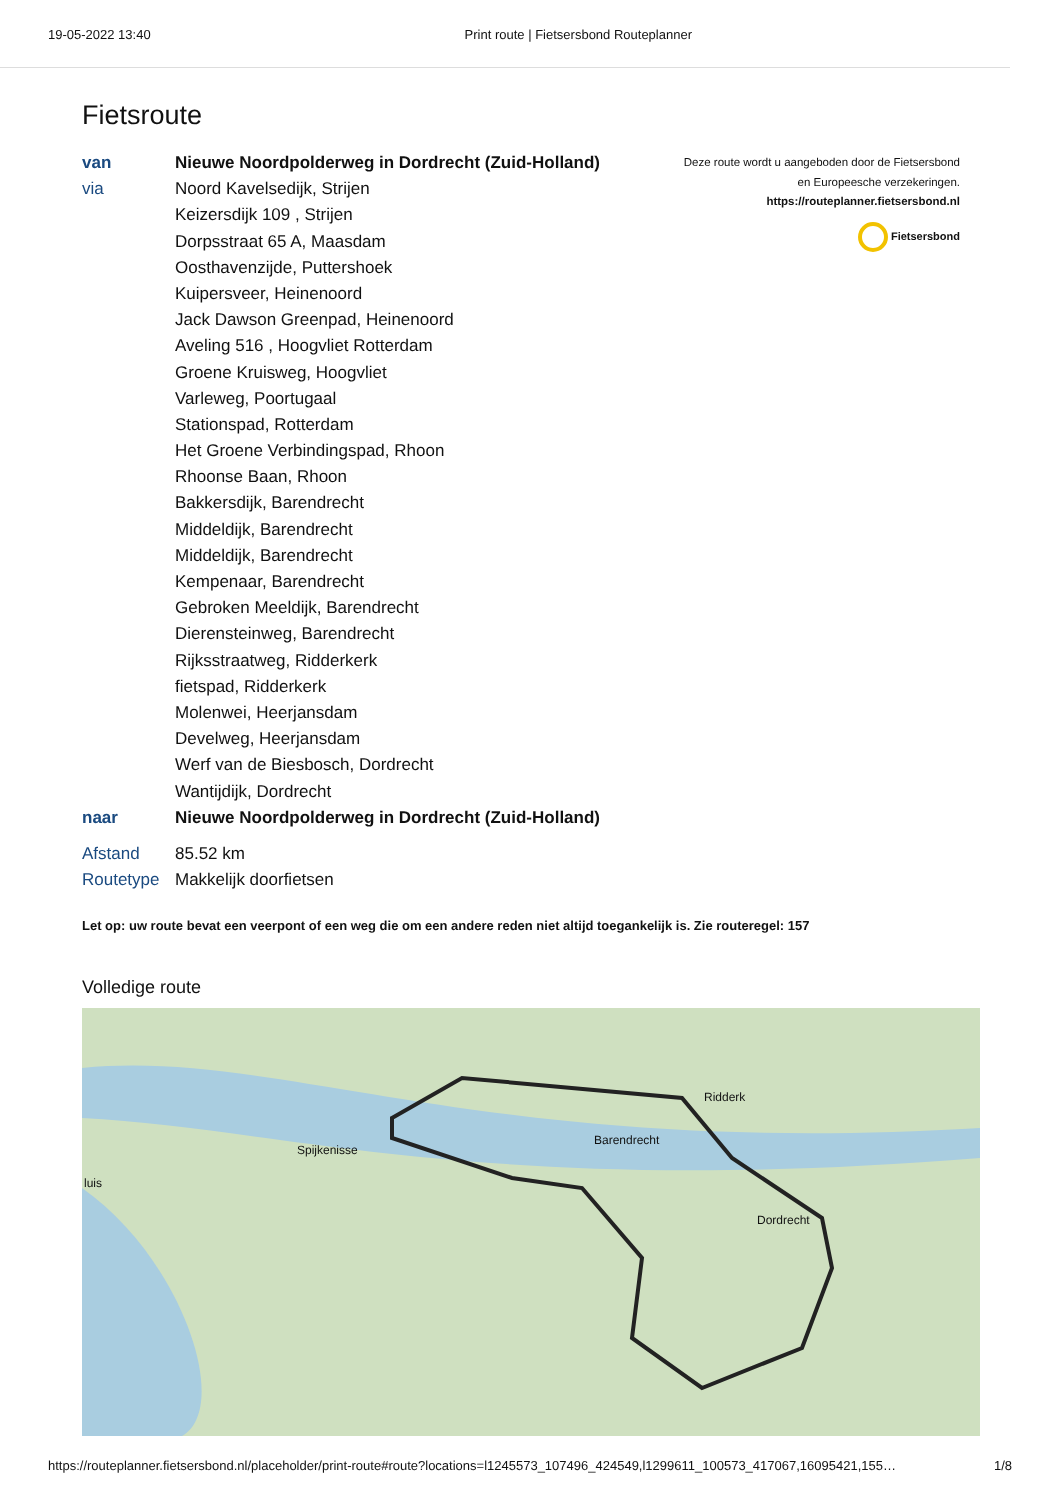19-05-2022 13:40 Print route | Fietsersbond Routeplanner
Fietsroute
| van | Nieuwe Noordpolderweg in Dordrecht (Zuid-Holland) |
| via | Noord Kavelsedijk, Strijen |
| | Keizersdijk 109 , Strijen |
| | Dorpsstraat 65 A, Maasdam |
| | Oosthavenzijde, Puttershoek |
| | Kuipersveer, Heinenoord |
| | Jack Dawson Greenpad, Heinenoord |
| | Aveling 516 , Hoogvliet Rotterdam |
| | Groene Kruisweg, Hoogvliet |
| | Varleweg, Poortugaal |
| | Stationspad, Rotterdam |
| | Het Groene Verbindingspad, Rhoon |
| | Rhoonse Baan, Rhoon |
| | Bakkersdijk, Barendrecht |
| | Middeldijk, Barendrecht |
| | Middeldijk, Barendrecht |
| | Kempenaar, Barendrecht |
| | Gebroken Meeldijk, Barendrecht |
| | Dierensteinweg, Barendrecht |
| | Rijksstraatweg, Ridderkerk |
| | fietspad, Ridderkerk |
| | Molenwei, Heerjansdam |
| | Develweg, Heerjansdam |
| | Werf van de Biesbosch, Dordrecht |
| | Wantijdijk, Dordrecht |
| naar | Nieuwe Noordpolderweg in Dordrecht (Zuid-Holland) |
| Afstand | 85.52 km |
| Routetype | Makkelijk doorfietsen |
Deze route wordt u aangeboden door de Fietsersbond
en Europeesche verzekeringen.
https://routeplanner.fietsersbond.nl
Fietsersbond
Let op: uw route bevat een veerpont of een weg die om een andere reden niet altijd toegankelijk is. Zie routeregel: 157
Volledige route
Spijkenisse
Barendrecht
Ridderk
Dordrecht
luis
https://routeplanner.fietsersbond.nl/placeholder/print-route#route?locations=l1245573_107496_424549,l1299611_100573_417067,16095421,155… 1/8